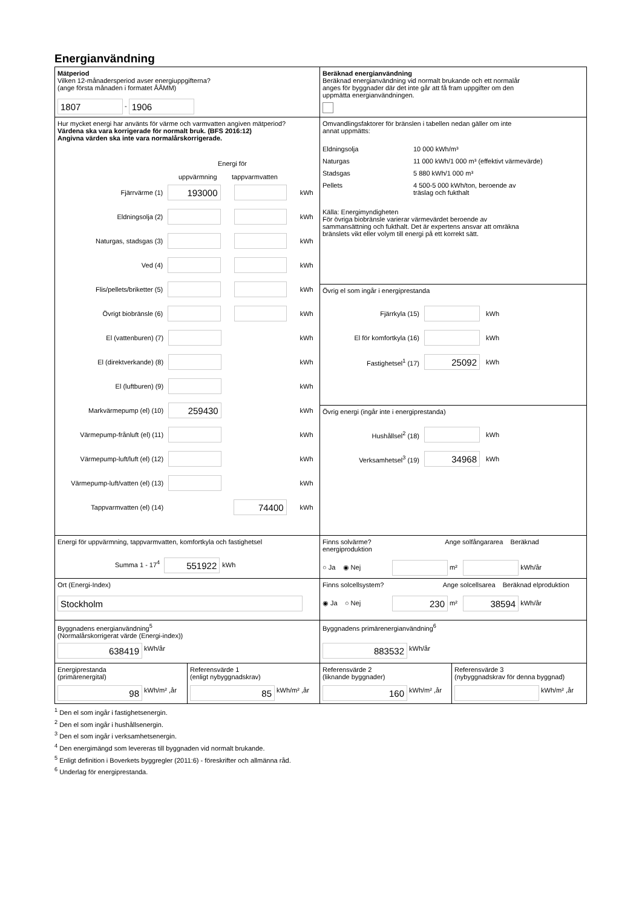Energianvändning
Mätperiod
Vilken 12-månadersperiod avser energiuppgifterna?
(ange första månaden i formatet ÅÅMM)
1807 - 1906
Beräknad energianvändning
Beräknad energianvändning vid normalt brukande och ett normalår
anges för byggnader där det inte går att få fram uppgifter om den
uppmätta energianvändningen.
Hur mycket energi har använts för värme och varmvatten angiven mätperiod?
Värdena ska vara korrigerade för normalt bruk. (BFS 2016:12)
Angivna värden ska inte vara normalårskorrigerade.
Energi för
uppvärmning tappvarmvatten
Fjärrvärme (1) 193000 kWh
Eldningsolja (2) kWh
Naturgas, stadsgas (3) kWh
Ved (4) kWh
Flis/pellets/briketter (5) kWh
Övrigt biobränsle (6) kWh
El (vattenburen) (7) kWh
El (direktverkande) (8) kWh
El (luftburen) (9) kWh
Markvärmepump (el) (10) 259430 kWh
Värmepump-frånluft (el) (11) kWh
Värmepump-luft/luft (el) (12) kWh
Värmepump-luft/vatten (el) (13) kWh
Tappvarmvatten (el) (14) 74400 kWh
Omvandlingsfaktorer för bränslen i tabellen nedan gäller om inte
annat uppmätts:
Eldningsolja 10 000 kWh/m³
Naturgas 11 000 kWh/1 000 m³ (effektivt värmevärde)
Stadsgas 5 880 kWh/1 000 m³
Pellets 4 500-5 000 kWh/ton, beroende av
träslag och fukthalt
Källa: Energimyndigheten
För övriga biobränsle varierar värmevärdet beroende av
sammansättning och fukthalt. Det är expertens ansvar att omräkna
bränslets vikt eller volym till energi på ett korrekt sätt.
Övrig el som ingår i energiprestanda
Fjärrkyla (15) kWh
El för komfortkyla (16) kWh
Fastighetsel<sup>1</sup> (17) 25092 kWh
Övrig energi (ingår inte i energiprestanda)
Hushållsel<sup>2</sup> (18) kWh
Verksamhetsel<sup>3</sup> (19) 34968 kWh
Energi för uppvärmning, tappvarmvatten, komfortkyla och fastighetsel
Summa 1 - 17<sup>4</sup> 551922 kWh
Finns solvärme? Ange solfångararea Beräknad energiproduktion
○ Ja ◉ Nej m² kWh/år
Ort (Energi-Index)
Stockholm
Finns solcellsystem? Ange solcellsarea Beräknad elproduktion
◉ Ja ○ Nej 230 m² 38594 kWh/år
Byggnadens energianvändning<sup>5</sup>
(Normalårskorrigerat värde (Energi-index))
638419 kWh/år
Byggnadens primärenergianvändning<sup>6</sup>
883532 kWh/år
Energiprestanda
(primärenergital)
98 kWh/m² ,år
Referensvärde 1
(enligt nybyggnadskrav)
85 kWh/m² ,år
Referensvärde 2
(liknande byggnader)
160 kWh/m² ,år
Referensvärde 3
(nybyggnadskrav för denna byggnad)
kWh/m² ,år
<sup>1</sup> Den el som ingår i fastighetsenergin.
<sup>2</sup> Den el som ingår i hushållsenergin.
<sup>3</sup> Den el som ingår i verksamhetsenergin.
<sup>4</sup> Den energimängd som levereras till byggnaden vid normalt brukande.
<sup>5</sup> Enligt definition i Boverkets byggregler (2011:6) - föreskrifter och allmänna råd.
<sup>6</sup> Underlag för energiprestanda.